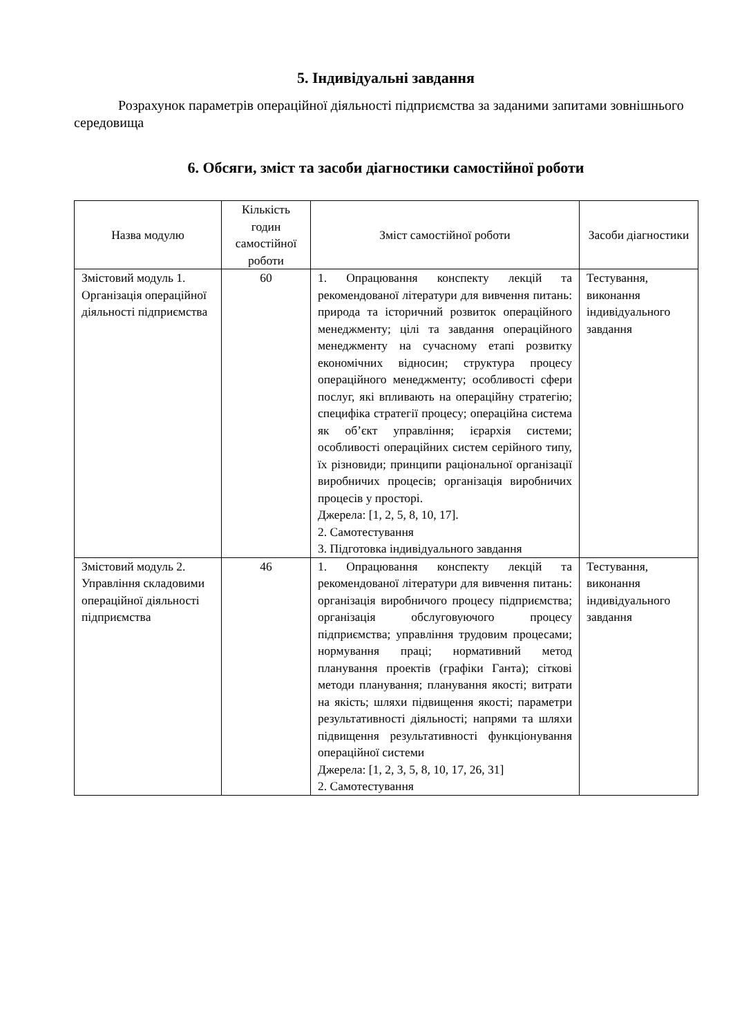5. Індивідуальні завдання
Розрахунок параметрів операційної діяльності підприємства за заданими запитами зовнішнього середовища
6. Обсяги, зміст та засоби діагностики самостійної роботи
| Назва модулю | Кількість годин самостійної роботи | Зміст самостійної роботи | Засоби діагностики |
| --- | --- | --- | --- |
| Змістовий модуль 1. Організація операційної діяльності підприємства | 60 | 1. Опрацювання конспекту лекцій та рекомендованої літератури для вивчення питань: природа та історичний розвиток операційного менеджменту; цілі та завдання операційного менеджменту на сучасному етапі розвитку економічних відносин; структура процесу операційного менеджменту; особливості сфери послуг, які впливають на операційну стратегію; специфіка стратегії процесу; операційна система як об’єкт управління; ієрархія системи; особливості операційних систем серійного типу, їх різновиди; принципи раціональної організації виробничих процесів; організація виробничих процесів у просторі. Джерела: [1, 2, 5, 8, 10, 17]. 2. Самотестування 3. Підготовка індивідуального завдання | Тестування, виконання індивідуального завдання |
| Змістовий модуль 2. Управління складовими операційної діяльності підприємства | 46 | 1. Опрацювання конспекту лекцій та рекомендованої літератури для вивчення питань: організація виробничого процесу підприємства; організація обслуговуючого процесу підприємства; управління трудовим процесами; нормування праці; нормативний метод планування проектів (графіки Ганта); сіткові методи планування; планування якості; витрати на якість; шляхи підвищення якості; параметри результативності діяльності; напрями та шляхи підвищення результативності функціонування операційної системи Джерела: [1, 2, 3, 5, 8, 10, 17, 26, 31] 2. Самотестування | Тестування, виконання індивідуального завдання |